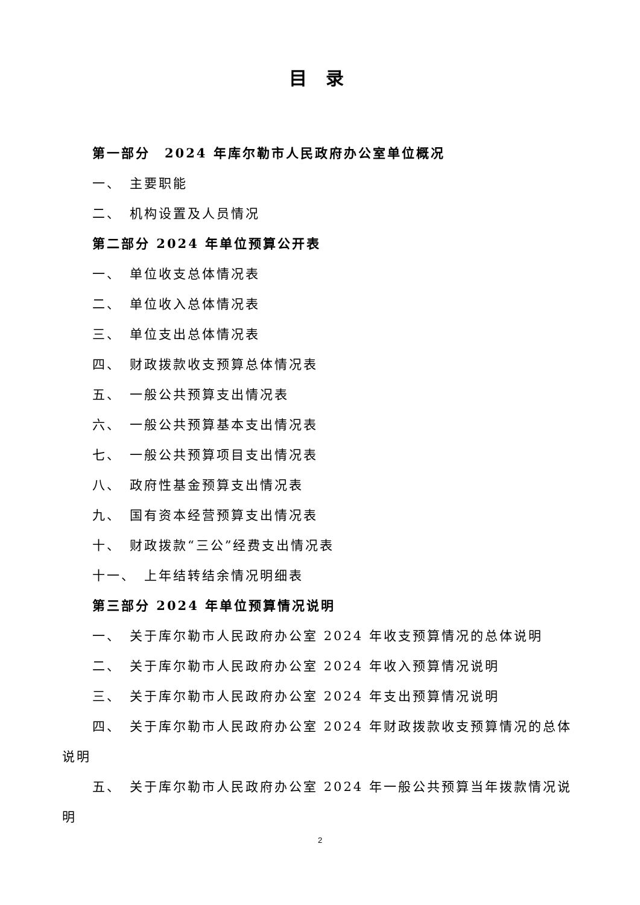目 录
第一部分　2024 年库尔勒市人民政府办公室单位概况
一、　主要职能
二、　机构设置及人员情况
第二部分 2024 年单位预算公开表
一、　单位收支总体情况表
二、　单位收入总体情况表
三、　单位支出总体情况表
四、　财政拨款收支预算总体情况表
五、　一般公共预算支出情况表
六、　一般公共预算基本支出情况表
七、　一般公共预算项目支出情况表
八、　政府性基金预算支出情况表
九、　国有资本经营预算支出情况表
十、　财政拨款“三公”经费支出情况表
十一、　上年结转结余情况明细表
第三部分 2024 年单位预算情况说明
一、　关于库尔勒市人民政府办公室 2024 年收支预算情况的总体说明
二、　关于库尔勒市人民政府办公室 2024 年收入预算情况说明
三、　关于库尔勒市人民政府办公室 2024 年支出预算情况说明
四、　关于库尔勒市人民政府办公室 2024 年财政拨款收支预算情况的总体说明
五、　关于库尔勒市人民政府办公室 2024 年一般公共预算当年拨款情况说明
2